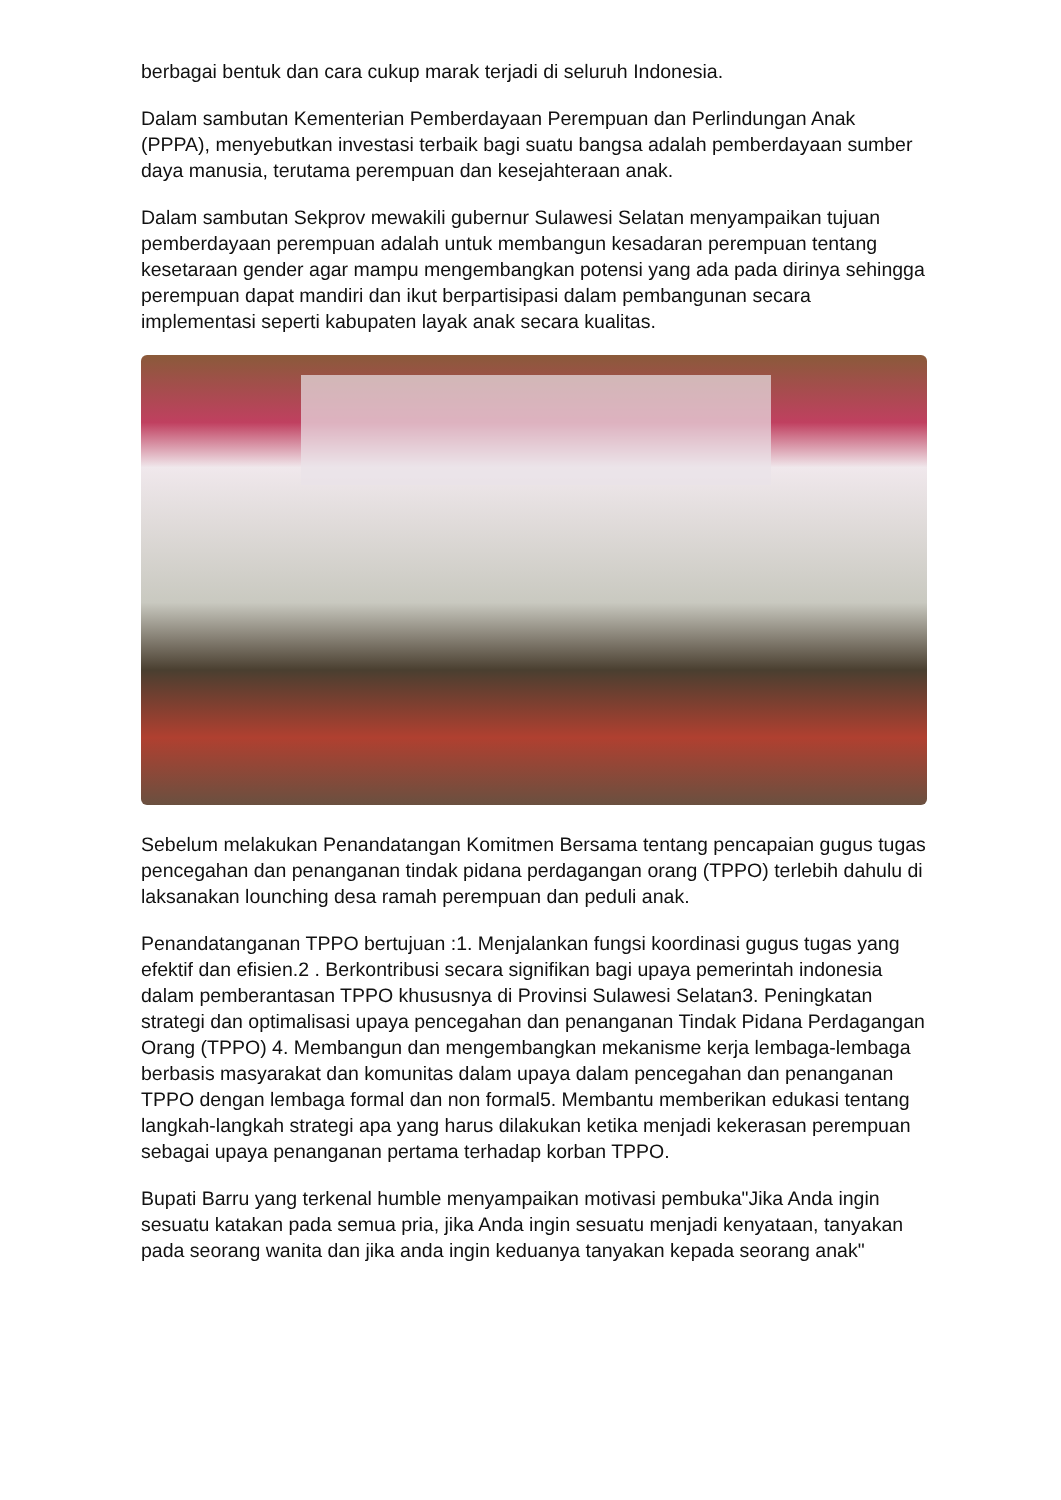berbagai bentuk dan cara cukup marak terjadi di seluruh Indonesia.
Dalam sambutan Kementerian Pemberdayaan Perempuan dan Perlindungan Anak (PPPA), menyebutkan investasi terbaik bagi suatu bangsa adalah pemberdayaan sumber daya manusia, terutama perempuan dan kesejahteraan anak.
Dalam sambutan Sekprov mewakili gubernur Sulawesi Selatan menyampaikan tujuan pemberdayaan perempuan adalah untuk membangun kesadaran perempuan tentang kesetaraan gender agar mampu mengembangkan potensi yang ada pada dirinya sehingga perempuan dapat mandiri dan ikut berpartisipasi dalam pembangunan secara implementasi seperti kabupaten layak anak secara kualitas.
Sebelum melakukan Penandatangan Komitmen Bersama tentang pencapaian gugus tugas pencegahan dan penanganan tindak pidana perdagangan orang (TPPO) terlebih dahulu di laksanakan lounching desa ramah perempuan dan peduli anak.
Penandatanganan TPPO bertujuan :1. Menjalankan fungsi koordinasi gugus tugas yang efektif dan efisien.2 . Berkontribusi secara signifikan bagi upaya pemerintah indonesia dalam pemberantasan TPPO khususnya di Provinsi Sulawesi Selatan3. Peningkatan strategi dan optimalisasi upaya pencegahan dan penanganan Tindak Pidana Perdagangan Orang (TPPO) 4. Membangun dan mengembangkan mekanisme kerja lembaga-lembaga berbasis masyarakat dan komunitas dalam upaya dalam pencegahan dan penanganan TPPO dengan lembaga formal dan non formal5. Membantu memberikan edukasi tentang langkah-langkah strategi apa yang harus dilakukan ketika menjadi kekerasan perempuan sebagai upaya penanganan pertama terhadap korban TPPO.
Bupati Barru yang terkenal humble menyampaikan motivasi pembuka"Jika Anda ingin sesuatu katakan pada semua pria, jika Anda ingin sesuatu menjadi kenyataan, tanyakan pada seorang wanita dan jika anda ingin keduanya tanyakan kepada seorang anak"